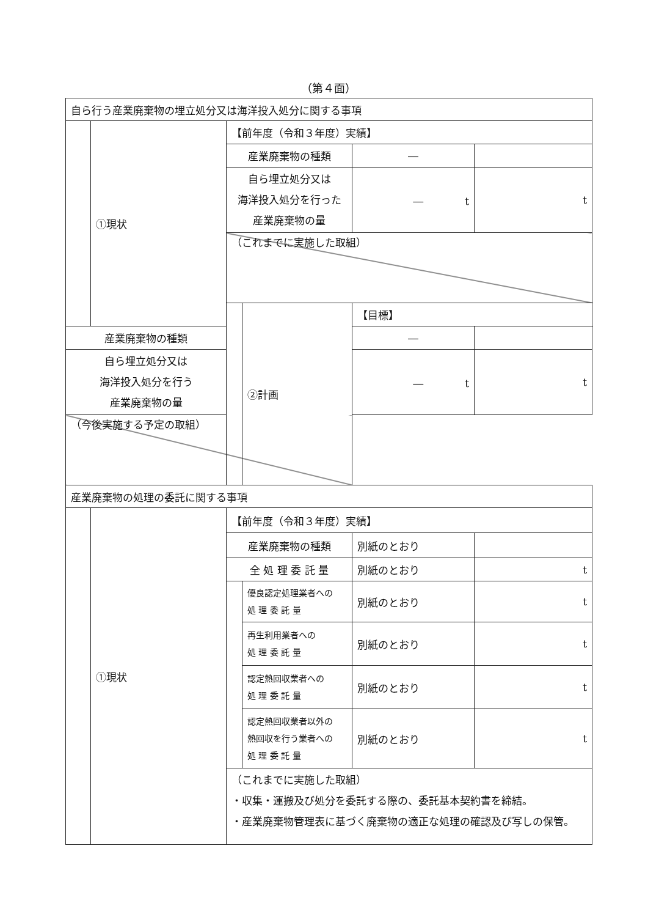（第４面）
| 自ら行う産業廃棄物の埋立処分又は海洋投入処分に関する事項 | | | | | |
| | ①現状 | 【前年度（令和３年度）実績】 | | | |
| | | 産業廃棄物の種類 | | ― | |
| | | 自ら埋立処分又は 海洋投入処分を行った 産業廃棄物の量 | | ― t | t |
| | | （これまでに実施した取組） | | | |
| | | | ②計画 | 【目標】 | |
| 産業廃棄物の種類 | | | | ― | |
| 自ら埋立処分又は 海洋投入処分を行う 産業廃棄物の量 | | | | ― t | t |
| （今後実施する予定の取組） | | | | | |
| 産業廃棄物の処理の委託に関する事項 | | | | | |
| | ①現状 | 【前年度（令和３年度）実績】 | | | |
| | | 産業廃棄物の種類 | | 別紙のとおり | |
| | | 全 処 理 委 託 量 | | 別紙のとおり | t |
| | | | 優良認定処理業者への 処 理 委 託 量 | 別紙のとおり | t |
| | | | 再生利用業者への 処 理 委 託 量 | 別紙のとおり | t |
| | | | 認定熱回収業者への 処 理 委 託 量 | 別紙のとおり | t |
| | | | 認定熱回収業者以外の 熱回収を行う業者への 処 理 委 託 量 | 別紙のとおり | t |
| | | （これまでに実施した取組） ・収集・運搬及び処分を委託する際の、委託基本契約書を締結。 ・産業廃棄物管理表に基づく廃棄物の適正な処理の確認及び写しの保管。 | | | |